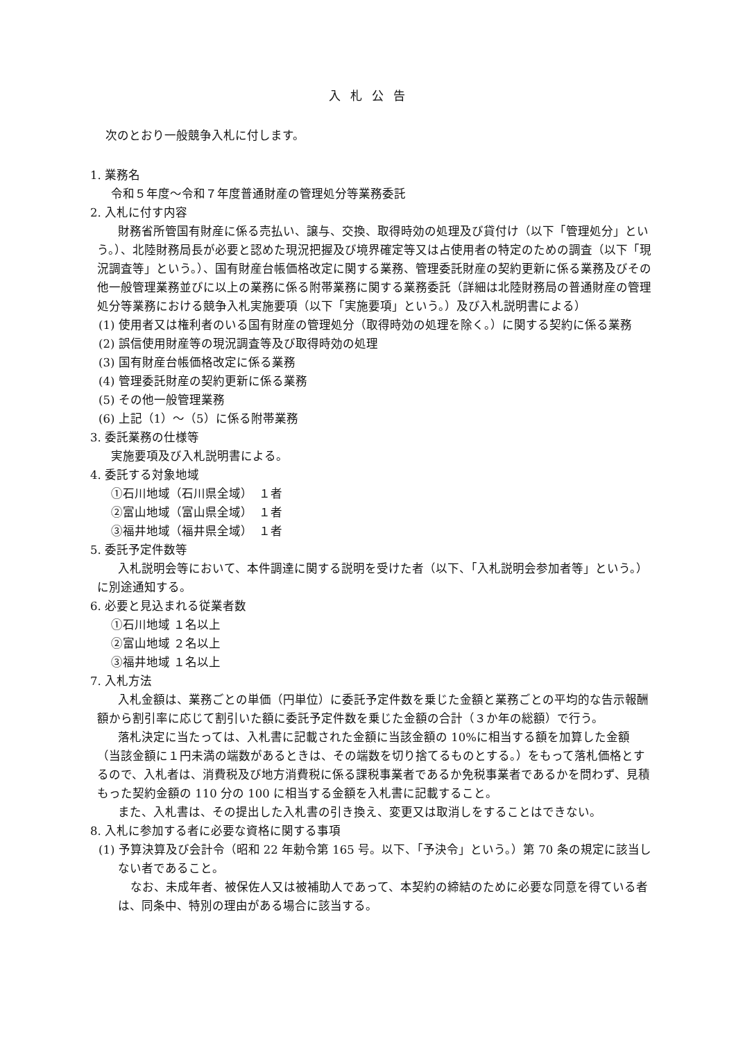入札公告
次のとおり一般競争入札に付します。
1. 業務名
令和５年度～令和７年度普通財産の管理処分等業務委託
2. 入札に付す内容
財務省所管国有財産に係る売払い、譲与、交換、取得時効の処理及び貸付け（以下「管理処分」という。）、北陸財務局長が必要と認めた現況把握及び境界確定等又は占使用者の特定のための調査（以下「現況調査等」という。）、国有財産台帳価格改定に関する業務、管理委託財産の契約更新に係る業務及びその他一般管理業務並びに以上の業務に係る附帯業務に関する業務委託（詳細は北陸財務局の普通財産の管理処分等業務における競争入札実施要項（以下「実施要項」という。）及び入札説明書による）
(1) 使用者又は権利者のいる国有財産の管理処分（取得時効の処理を除く。）に関する契約に係る業務
(2) 誤信使用財産等の現況調査等及び取得時効の処理
(3) 国有財産台帳価格改定に係る業務
(4) 管理委託財産の契約更新に係る業務
(5) その他一般管理業務
(6) 上記（1）～（5）に係る附帯業務
3. 委託業務の仕様等
実施要項及び入札説明書による。
4. 委託する対象地域
①石川地域（石川県全域）　１者
②富山地域（富山県全域）　１者
③福井地域（福井県全域）　１者
5. 委託予定件数等
入札説明会等において、本件調達に関する説明を受けた者（以下、「入札説明会参加者等」という。）に別途通知する。
6. 必要と見込まれる従業者数
①石川地域 １名以上
②富山地域 ２名以上
③福井地域 １名以上
7. 入札方法
入札金額は、業務ごとの単価（円単位）に委託予定件数を乗じた金額と業務ごとの平均的な告示報酬額から割引率に応じて割引いた額に委託予定件数を乗じた金額の合計（３か年の総額）で行う。
落札決定に当たっては、入札書に記載された金額に当該金額の 10%に相当する額を加算した金額（当該金額に１円未満の端数があるときは、その端数を切り捨てるものとする。）をもって落札価格とするので、入札者は、消費税及び地方消費税に係る課税事業者であるか免税事業者であるかを問わず、見積もった契約金額の 110 分の 100 に相当する金額を入札書に記載すること。
また、入札書は、その提出した入札書の引き換え、変更又は取消しをすることはできない。
8. 入札に参加する者に必要な資格に関する事項
(1) 予算決算及び会計令（昭和 22 年勅令第 165 号。以下、「予決令」という。）第 70 条の規定に該当しない者であること。
なお、未成年者、被保佐人又は被補助人であって、本契約の締結のために必要な同意を得ている者は、同条中、特別の理由がある場合に該当する。